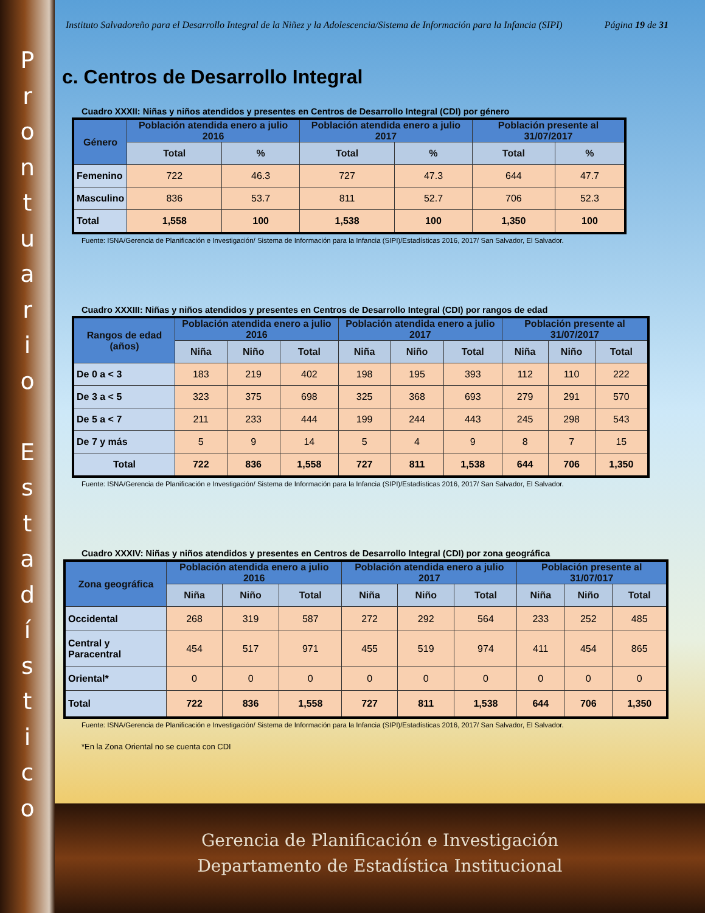P
r
o
n
t
u
a
r
i
o
E
s
t
a
d
í
s
t
i
c
o
Instituto Salvadoreño para el Desarrollo Integral de la Niñez y la Adolescencia/Sistema de Información para la Infancia (SIPI) Página 19 de 31
c. Centros de Desarrollo Integral
Cuadro XXXII: Niñas y niños atendidos y presentes en Centros de Desarrollo Integral (CDI) por género
| Género | Población atendida enero a julio 2016 | | Población atendida enero a julio 2017 | | Población presente al 31/07/2017 | |
| --- | --- | --- | --- | --- | --- | --- |
| | Total | % | Total | % | Total | % |
| Femenino | 722 | 46.3 | 727 | 47.3 | 644 | 47.7 |
| Masculino | 836 | 53.7 | 811 | 52.7 | 706 | 52.3 |
| Total | 1,558 | 100 | 1,538 | 100 | 1,350 | 100 |
Fuente: ISNA/Gerencia de Planificación e Investigación/ Sistema de Información para la Infancia (SIPI)/Estadísticas 2016, 2017/ San Salvador, El Salvador.
Cuadro XXXIII: Niñas y niños atendidos y presentes en Centros de Desarrollo Integral (CDI) por rangos de edad
| Rangos de edad (años) | Población atendida enero a julio 2016 | | | Población atendida enero a julio 2017 | | | Población presente al 31/07/2017 | | |
| --- | --- | --- | --- | --- | --- | --- | --- | --- | --- |
| | Niña | Niño | Total | Niña | Niño | Total | Niña | Niño | Total |
| De 0 a < 3 | 183 | 219 | 402 | 198 | 195 | 393 | 112 | 110 | 222 |
| De 3 a < 5 | 323 | 375 | 698 | 325 | 368 | 693 | 279 | 291 | 570 |
| De 5 a < 7 | 211 | 233 | 444 | 199 | 244 | 443 | 245 | 298 | 543 |
| De 7 y más | 5 | 9 | 14 | 5 | 4 | 9 | 8 | 7 | 15 |
| Total | 722 | 836 | 1,558 | 727 | 811 | 1,538 | 644 | 706 | 1,350 |
Fuente: ISNA/Gerencia de Planificación e Investigación/ Sistema de Información para la Infancia (SIPI)/Estadísticas 2016, 2017/ San Salvador, El Salvador.
Cuadro XXXIV: Niñas y niños atendidos y presentes en Centros de Desarrollo Integral (CDI) por zona geográfica
| Zona geográfica | Población atendida enero a julio 2016 | | | Población atendida enero a julio 2017 | | | Población presente al 31/07/017 | | |
| --- | --- | --- | --- | --- | --- | --- | --- | --- | --- |
| | Niña | Niño | Total | Niña | Niño | Total | Niña | Niño | Total |
| Occidental | 268 | 319 | 587 | 272 | 292 | 564 | 233 | 252 | 485 |
| Central y Paracentral | 454 | 517 | 971 | 455 | 519 | 974 | 411 | 454 | 865 |
| Oriental* | 0 | 0 | 0 | 0 | 0 | 0 | 0 | 0 | 0 |
| Total | 722 | 836 | 1,558 | 727 | 811 | 1,538 | 644 | 706 | 1,350 |
Fuente: ISNA/Gerencia de Planificación e Investigación/ Sistema de Información para la Infancia (SIPI)/Estadísticas 2016, 2017/ San Salvador, El Salvador.
*En la Zona Oriental no se cuenta con CDI
Gerencia de Planificación e Investigación
Departamento de Estadística Institucional